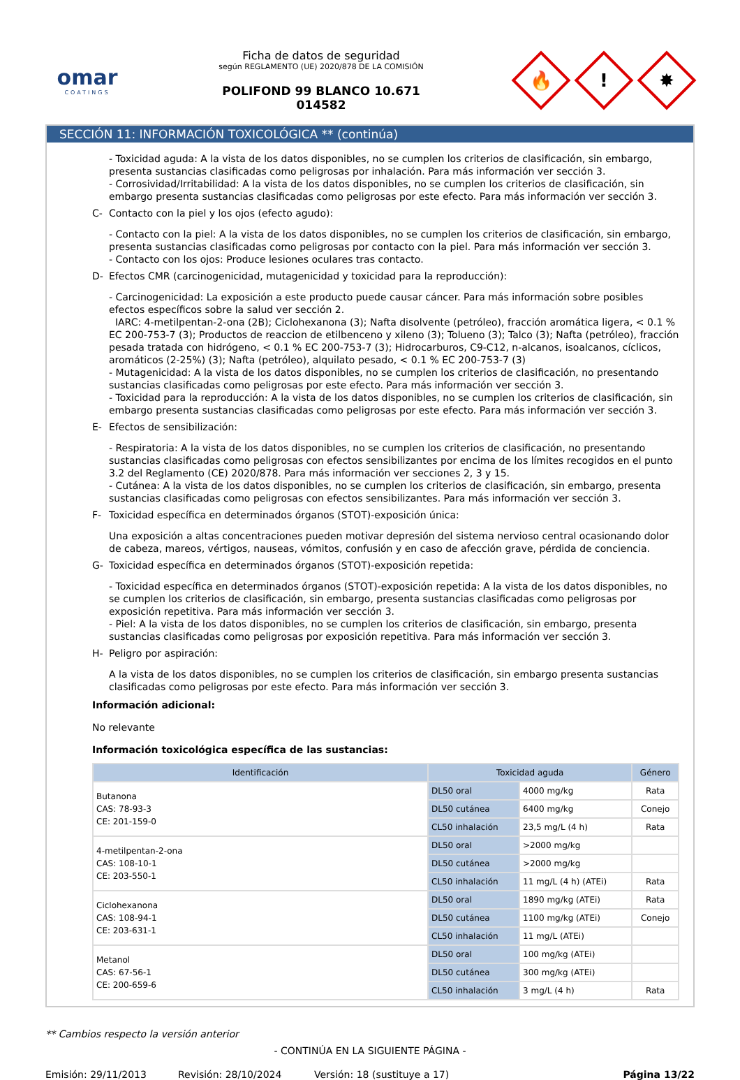omar
COATINGS
Ficha de datos de seguridad
según REGLAMENTO (UE) 2020/878 DE LA COMISIÓN
POLIFOND 99 BLANCO 10.671
014582
🔥
!
✸
SECCIÓN 11: INFORMACIÓN TOXICOLÓGICA ** (continúa)
- Toxicidad aguda: A la vista de los datos disponibles, no se cumplen los criterios de clasificación, sin embargo, presenta sustancias clasificadas como peligrosas por inhalación. Para más información ver sección 3.
- Corrosividad/Irritabilidad: A la vista de los datos disponibles, no se cumplen los criterios de clasificación, sin embargo presenta sustancias clasificadas como peligrosas por este efecto. Para más información ver sección 3.
C- Contacto con la piel y los ojos (efecto agudo):
- Contacto con la piel: A la vista de los datos disponibles, no se cumplen los criterios de clasificación, sin embargo, presenta sustancias clasificadas como peligrosas por contacto con la piel. Para más información ver sección 3.
- Contacto con los ojos: Produce lesiones oculares tras contacto.
D- Efectos CMR (carcinogenicidad, mutagenicidad y toxicidad para la reproducción):
- Carcinogenicidad: La exposición a este producto puede causar cáncer. Para más información sobre posibles efectos específicos sobre la salud ver sección 2.
IARC: 4-metilpentan-2-ona (2B); Ciclohexanona (3); Nafta disolvente (petróleo), fracción aromática ligera, < 0.1 % EC 200-753-7 (3); Productos de reaccion de etilbenceno y xileno (3); Tolueno (3); Talco (3); Nafta (petróleo), fracción pesada tratada con hidrógeno, < 0.1 % EC 200-753-7 (3); Hidrocarburos, C9-C12, n-alcanos, isoalcanos, cíclicos, aromáticos (2-25%) (3); Nafta (petróleo), alquilato pesado, < 0.1 % EC 200-753-7 (3)
- Mutagenicidad: A la vista de los datos disponibles, no se cumplen los criterios de clasificación, no presentando sustancias clasificadas como peligrosas por este efecto. Para más información ver sección 3.
- Toxicidad para la reproducción: A la vista de los datos disponibles, no se cumplen los criterios de clasificación, sin embargo presenta sustancias clasificadas como peligrosas por este efecto. Para más información ver sección 3.
E- Efectos de sensibilización:
- Respiratoria: A la vista de los datos disponibles, no se cumplen los criterios de clasificación, no presentando sustancias clasificadas como peligrosas con efectos sensibilizantes por encima de los límites recogidos en el punto 3.2 del Reglamento (CE) 2020/878. Para más información ver secciones 2, 3 y 15.
- Cutánea: A la vista de los datos disponibles, no se cumplen los criterios de clasificación, sin embargo, presenta sustancias clasificadas como peligrosas con efectos sensibilizantes. Para más información ver sección 3.
F- Toxicidad específica en determinados órganos (STOT)-exposición única:
Una exposición a altas concentraciones pueden motivar depresión del sistema nervioso central ocasionando dolor de cabeza, mareos, vértigos, nauseas, vómitos, confusión y en caso de afección grave, pérdida de conciencia.
G- Toxicidad específica en determinados órganos (STOT)-exposición repetida:
- Toxicidad específica en determinados órganos (STOT)-exposición repetida: A la vista de los datos disponibles, no se cumplen los criterios de clasificación, sin embargo, presenta sustancias clasificadas como peligrosas por exposición repetitiva. Para más información ver sección 3.
- Piel: A la vista de los datos disponibles, no se cumplen los criterios de clasificación, sin embargo, presenta sustancias clasificadas como peligrosas por exposición repetitiva. Para más información ver sección 3.
H- Peligro por aspiración:
A la vista de los datos disponibles, no se cumplen los criterios de clasificación, sin embargo presenta sustancias clasificadas como peligrosas por este efecto. Para más información ver sección 3.
Información adicional:
No relevante
Información toxicológica específica de las sustancias:
| Identificación | Toxicidad aguda | | Género |
| --- | --- | --- | --- |
| Butanona CAS: 78-93-3 CE: 201-159-0 | DL50 oral | 4000 mg/kg | Rata |
| | DL50 cutánea | 6400 mg/kg | Conejo |
| | CL50 inhalación | 23,5 mg/L (4 h) | Rata |
| 4-metilpentan-2-ona CAS: 108-10-1 CE: 203-550-1 | DL50 oral | >2000 mg/kg | |
| | DL50 cutánea | >2000 mg/kg | |
| | CL50 inhalación | 11 mg/L (4 h) (ATEi) | Rata |
| Ciclohexanona CAS: 108-94-1 CE: 203-631-1 | DL50 oral | 1890 mg/kg (ATEi) | Rata |
| | DL50 cutánea | 1100 mg/kg (ATEi) | Conejo |
| | CL50 inhalación | 11 mg/L (ATEi) | |
| Metanol CAS: 67-56-1 CE: 200-659-6 | DL50 oral | 100 mg/kg (ATEi) | |
| | DL50 cutánea | 300 mg/kg (ATEi) | |
| | CL50 inhalación | 3 mg/L (4 h) | Rata |
** Cambios respecto la versión anterior
- CONTINÚA EN LA SIGUIENTE PÁGINA -
Emisión: 29/11/2013 Revisión: 28/10/2024 Versión: 18 (sustituye a 17) Página 13/22